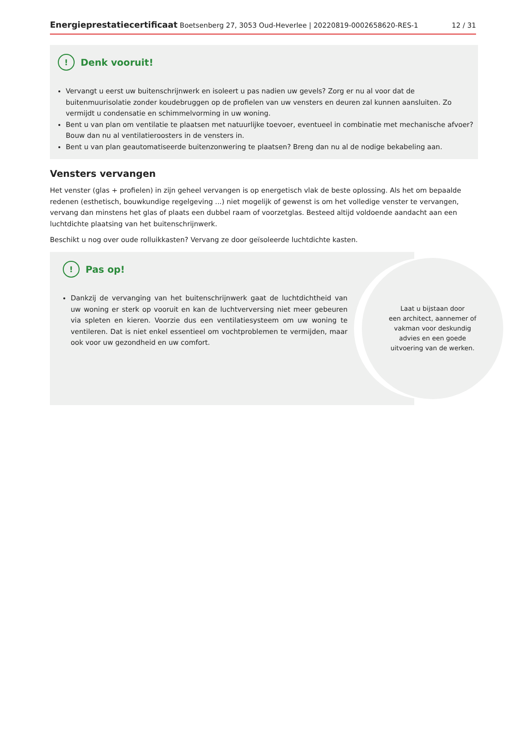Energieprestatiecertificaat Boetsenberg 27, 3053 Oud-Heverlee | 20220819-0002658620-RES-1 12 / 31
! Denk vooruit!
Vervangt u eerst uw buitenschrijnwerk en isoleert u pas nadien uw gevels? Zorg er nu al voor dat de buitenmuurisolatie zonder koudebruggen op de profielen van uw vensters en deuren zal kunnen aansluiten. Zo vermijdt u condensatie en schimmelvorming in uw woning.
Bent u van plan om ventilatie te plaatsen met natuurlijke toevoer, eventueel in combinatie met mechanische afvoer? Bouw dan nu al ventilatieroosters in de vensters in.
Bent u van plan geautomatiseerde buitenzonwering te plaatsen? Breng dan nu al de nodige bekabeling aan.
Vensters vervangen
Het venster (glas + profielen) in zijn geheel vervangen is op energetisch vlak de beste oplossing. Als het om bepaalde redenen (esthetisch, bouwkundige regelgeving ...) niet mogelijk of gewenst is om het volledige venster te vervangen, vervang dan minstens het glas of plaats een dubbel raam of voorzetglas. Besteed altijd voldoende aandacht aan een luchtdichte plaatsing van het buitenschrijnwerk.
Beschikt u nog over oude rolluikkasten? Vervang ze door geïsoleerde luchtdichte kasten.
! Pas op!
Dankzij de vervanging van het buitenschrijnwerk gaat de luchtdichtheid van uw woning er sterk op vooruit en kan de luchtverversing niet meer gebeuren via spleten en kieren. Voorzie dus een ventilatiesysteem om uw woning te ventileren. Dat is niet enkel essentieel om vochtproblemen te vermijden, maar ook voor uw gezondheid en uw comfort.
Laat u bijstaan door
een architect, aannemer of
vakman voor deskundig
advies en een goede
uitvoering van de werken.